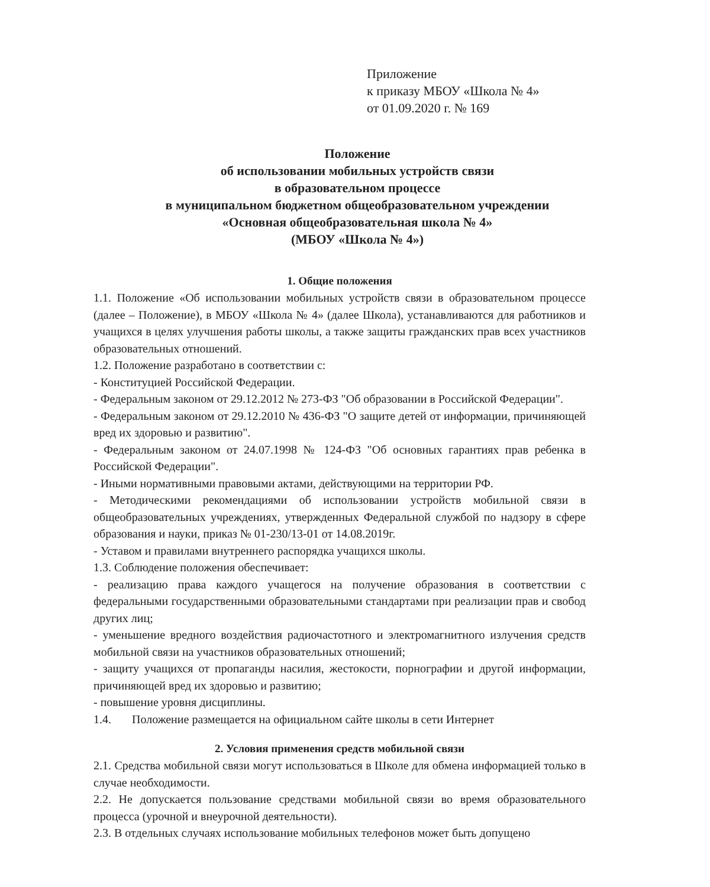Приложение
к приказу МБОУ «Школа № 4»
от 01.09.2020 г. № 169
Положение
об использовании мобильных устройств связи
в образовательном процессе
в муниципальном бюджетном общеобразовательном учреждении
«Основная общеобразовательная школа № 4»
(МБОУ «Школа № 4»)
1. Общие положения
1.1. Положение «Об использовании мобильных устройств связи в образовательном процессе (далее – Положение), в МБОУ «Школа № 4» (далее Школа), устанавливаются для работников и учащихся в целях улучшения работы школы, а также защиты гражданских прав всех участников образовательных отношений.
1.2. Положение разработано в соответствии с:
- Конституцией Российской Федерации.
- Федеральным законом от 29.12.2012 № 273-ФЗ "Об образовании в Российской Федерации".
- Федеральным законом от 29.12.2010 № 436-ФЗ "О защите детей от информации, причиняющей вред их здоровью и развитию".
- Федеральным законом от 24.07.1998 № 124-ФЗ "Об основных гарантиях прав ребенка в Российской Федерации".
- Иными нормативными правовыми актами, действующими на территории РФ.
- Методическими рекомендациями об использовании устройств мобильной связи в общеобразовательных учреждениях, утвержденных Федеральной службой по надзору в сфере образования и науки, приказ № 01-230/13-01 от 14.08.2019г.
- Уставом и правилами внутреннего распорядка учащихся школы.
1.3. Соблюдение положения обеспечивает:
- реализацию права каждого учащегося на получение образования в соответствии с федеральными государственными образовательными стандартами при реализации прав и свобод других лиц;
- уменьшение вредного воздействия радиочастотного и электромагнитного излучения средств мобильной связи на участников образовательных отношений;
- защиту учащихся от пропаганды насилия, жестокости, порнографии и другой информации, причиняющей вред их здоровью и развитию;
- повышение уровня дисциплины.
1.4. Положение размещается на официальном сайте школы в сети Интернет
2. Условия применения средств мобильной связи
2.1. Средства мобильной связи могут использоваться в Школе для обмена информацией только в случае необходимости.
2.2. Не допускается пользование средствами мобильной связи во время образовательного процесса (урочной и внеурочной деятельности).
2.3. В отдельных случаях использование мобильных телефонов может быть допущено